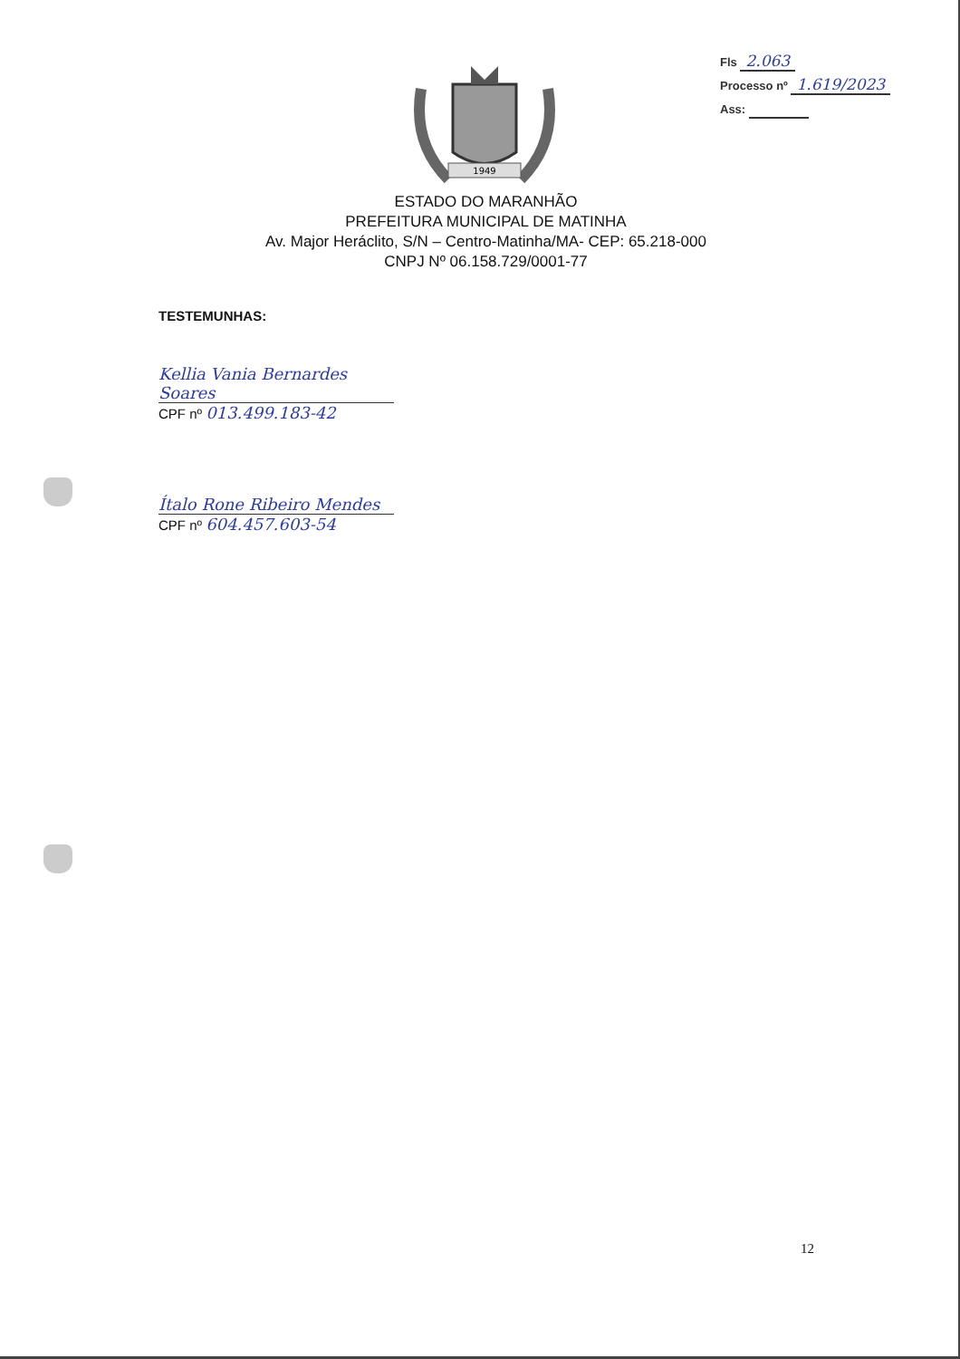Fls 2.063
Processo nº 1.619/2023
Ass:
1949
ESTADO DO MARANHÃO
PREFEITURA MUNICIPAL DE MATINHA
Av. Major Heráclito, S/N – Centro-Matinha/MA- CEP: 65.218-000
CNPJ Nº 06.158.729/0001-77
TESTEMUNHAS:
Kellia Vania Bernardes Soares
CPF nº 013.499.183-42
Ítalo Rone Ribeiro Mendes
CPF nº 604.457.603-54
12